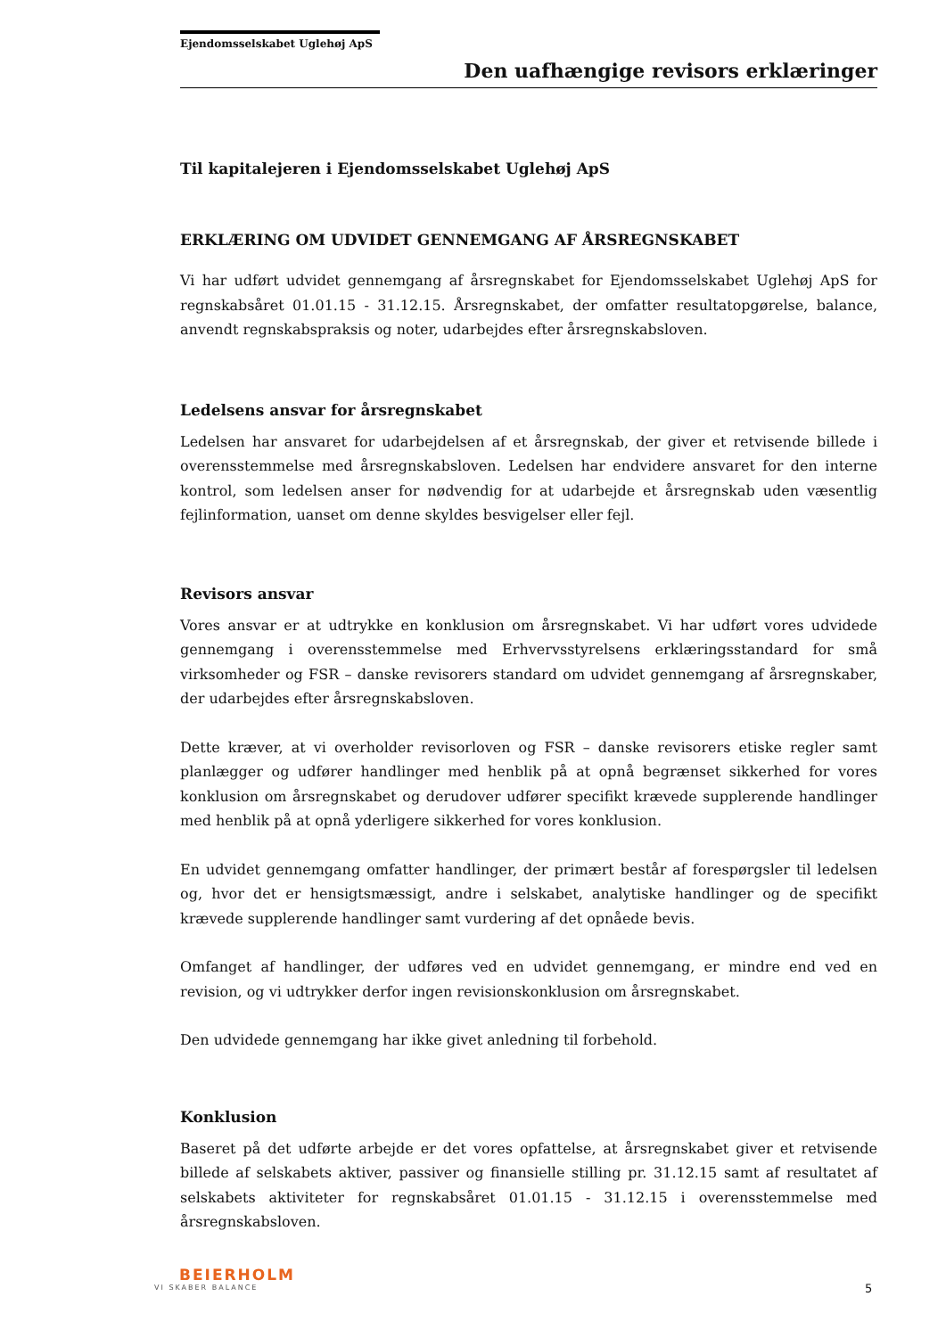Ejendomsselskabet Uglehøj ApS
Den uafhængige revisors erklæringer
Til kapitalejeren i Ejendomsselskabet Uglehøj ApS
ERKLÆRING OM UDVIDET GENNEMGANG AF ÅRSREGNSKABET
Vi har udført udvidet gennemgang af årsregnskabet for Ejendomsselskabet Uglehøj ApS for regnskabsåret 01.01.15 - 31.12.15. Årsregnskabet, der omfatter resultatopgørelse, balance, anvendt regnskabspraksis og noter, udarbejdes efter årsregnskabsloven.
Ledelsens ansvar for årsregnskabet
Ledelsen har ansvaret for udarbejdelsen af et årsregnskab, der giver et retvisende billede i overensstemmelse med årsregnskabsloven. Ledelsen har endvidere ansvaret for den interne kontrol, som ledelsen anser for nødvendig for at udarbejde et årsregnskab uden væsentlig fejlinformation, uanset om denne skyldes besvigelser eller fejl.
Revisors ansvar
Vores ansvar er at udtrykke en konklusion om årsregnskabet. Vi har udført vores udvidede gennemgang i overensstemmelse med Erhvervsstyrelsens erklæringsstandard for små virksomheder og FSR – danske revisorers standard om udvidet gennemgang af årsregnskaber, der udarbejdes efter årsregnskabsloven.
Dette kræver, at vi overholder revisorloven og FSR – danske revisorers etiske regler samt planlægger og udfører handlinger med henblik på at opnå begrænset sikkerhed for vores konklusion om årsregnskabet og derudover udfører specifikt krævede supplerende handlinger med henblik på at opnå yderligere sikkerhed for vores konklusion.
En udvidet gennemgang omfatter handlinger, der primært består af forespørgsler til ledelsen og, hvor det er hensigtsmæssigt, andre i selskabet, analytiske handlinger og de specifikt krævede supplerende handlinger samt vurdering af det opnåede bevis.
Omfanget af handlinger, der udføres ved en udvidet gennemgang, er mindre end ved en revision, og vi udtrykker derfor ingen revisionskonklusion om årsregnskabet.
Den udvidede gennemgang har ikke givet anledning til forbehold.
Konklusion
Baseret på det udførte arbejde er det vores opfattelse, at årsregnskabet giver et retvisende billede af selskabets aktiver, passiver og finansielle stilling pr. 31.12.15 samt af resultatet af selskabets aktiviteter for regnskabsåret 01.01.15 - 31.12.15 i overensstemmelse med årsregnskabsloven.
BEIERHOLM
VI SKABER BALANCE
5